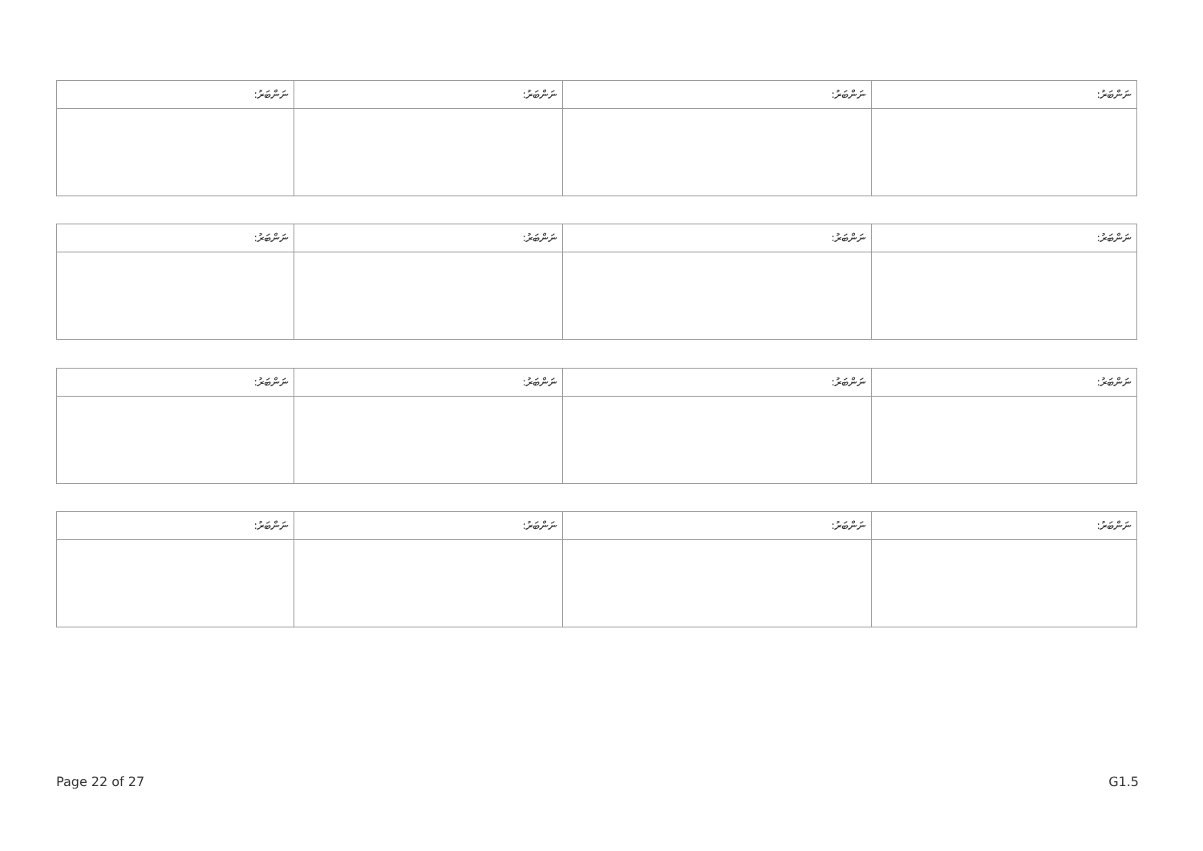| ނަންބަރު: | ނަންބަރު: | ނަންބަރު: | ނަންބަރު: |
| --- | --- | --- | --- |
| ނަންބަރު: | ނަންބަރު: | ނަންބަރު: | ނަންބަރު: |
| --- | --- | --- | --- |
| ނަންބަރު: | ނަންބަރު: | ނަންބަރު: | ނަންބަރު: |
| --- | --- | --- | --- |
| ނަންބަރު: | ނަންބަރު: | ނަންބަރު: | ނަންބަރު: |
| --- | --- | --- | --- |
Page 22 of 27 G1.5